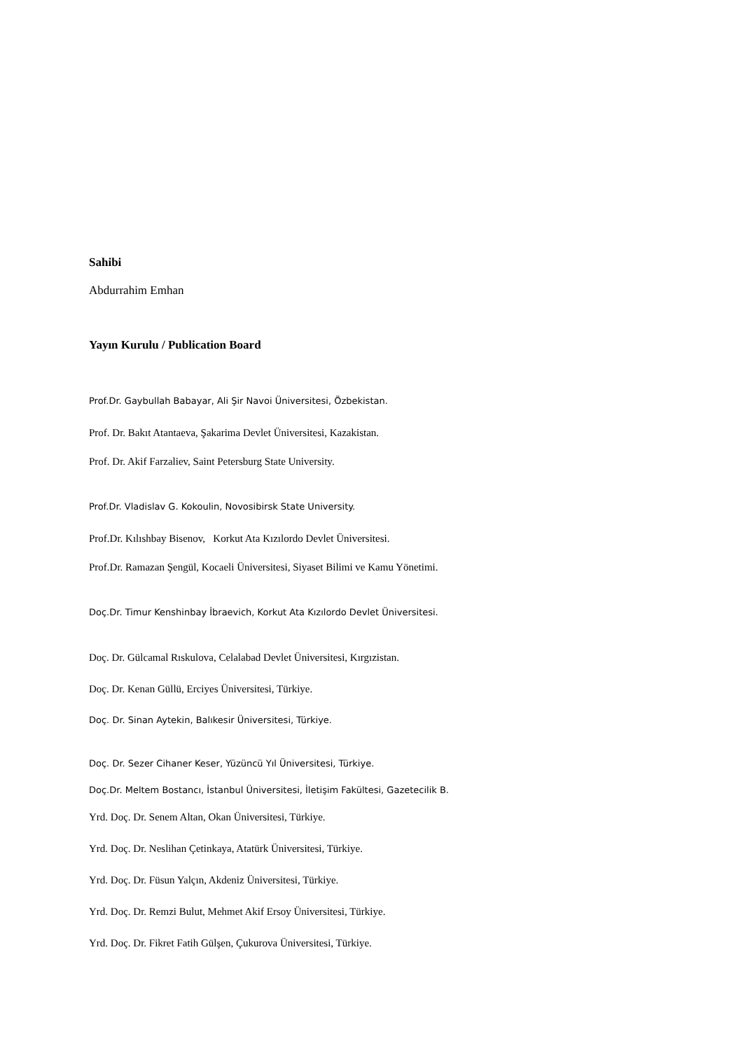Sahibi
Abdurrahim Emhan
Yayın Kurulu / Publication Board
Prof.Dr. Gaybullah Babayar, Ali Şir Navoi Üniversitesi, Özbekistan.
Prof. Dr. Bakıt Atantaeva, Şakarima Devlet Üniversitesi, Kazakistan.
Prof. Dr. Akif Farzaliev, Saint Petersburg State University.
Prof.Dr. Vladislav G. Kokoulin, Novosibirsk State University.
Prof.Dr. Kılıshbay Bisenov, Korkut Ata Kızılordo Devlet Üniversitesi.
Prof.Dr. Ramazan Şengül, Kocaeli Üniversitesi, Siyaset Bilimi ve Kamu Yönetimi.
Doç.Dr. Timur Kenshinbay İbraevich, Korkut Ata Kızılordo Devlet Üniversitesi.
Doç. Dr. Gülcamal Rıskulova, Celalabad Devlet Üniversitesi, Kırgızistan.
Doç. Dr. Kenan Güllü, Erciyes Üniversitesi, Türkiye.
Doç. Dr. Sinan Aytekin, Balıkesir Üniversitesi, Türkiye.
Doç. Dr. Sezer Cihaner Keser, Yüzüncü Yıl Üniversitesi, Türkiye.
Doç.Dr. Meltem Bostancı, İstanbul Üniversitesi, İletişim Fakültesi, Gazetecilik B.
Yrd. Doç. Dr. Senem Altan, Okan Üniversitesi, Türkiye.
Yrd. Doç. Dr. Neslihan Çetinkaya, Atatürk Üniversitesi, Türkiye.
Yrd. Doç. Dr. Füsun Yalçın, Akdeniz Üniversitesi, Türkiye.
Yrd. Doç. Dr. Remzi Bulut, Mehmet Akif Ersoy Üniversitesi, Türkiye.
Yrd. Doç. Dr. Fikret Fatih Gülşen, Çukurova Üniversitesi, Türkiye.